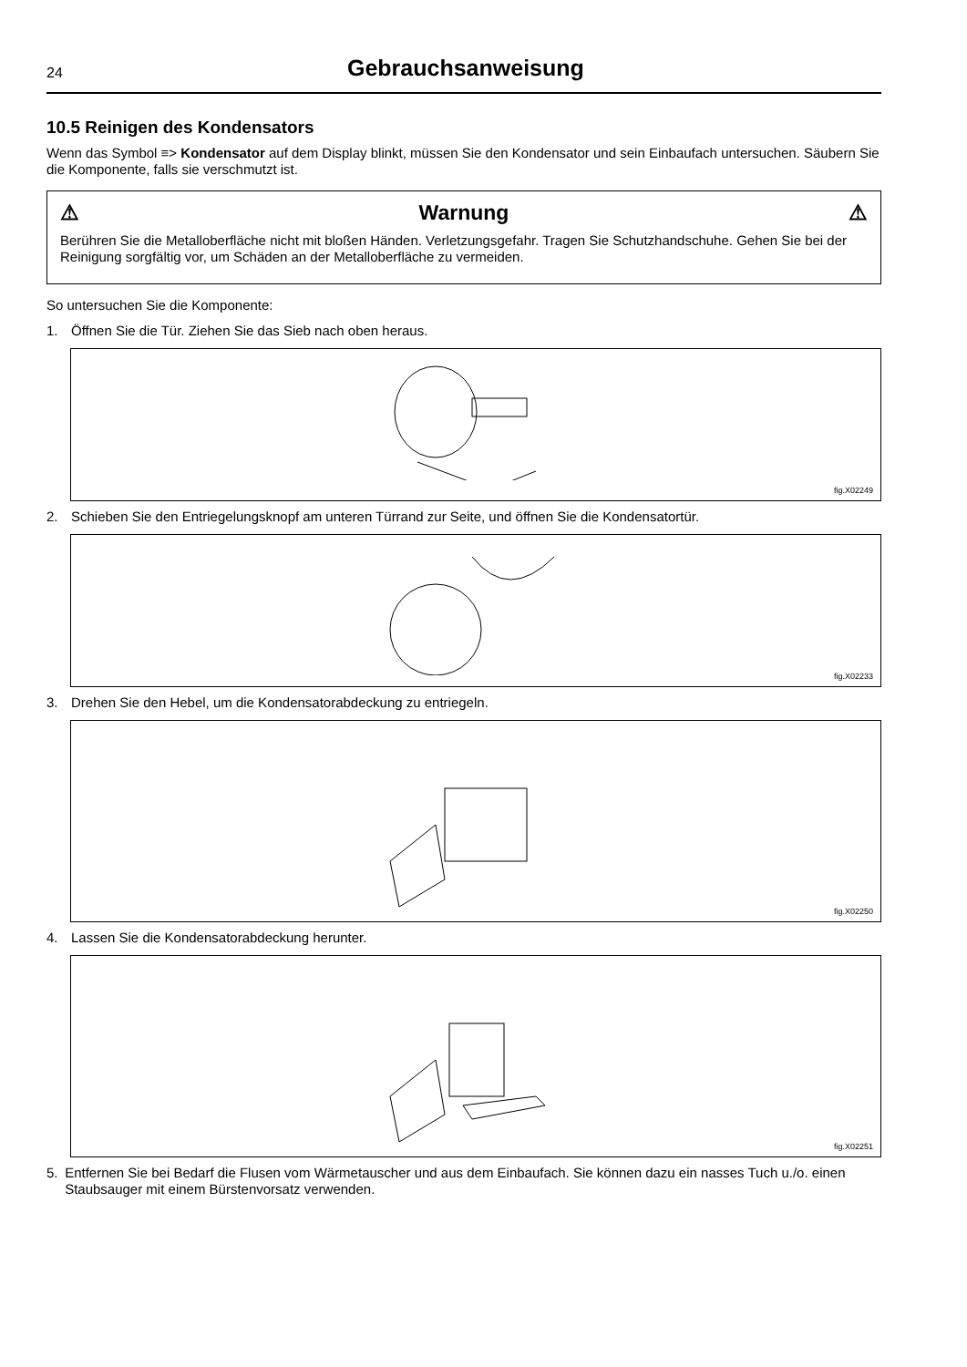24
Gebrauchsanweisung
10.5 Reinigen des Kondensators
Wenn das Symbol ≡> Kondensator auf dem Display blinkt, müssen Sie den Kondensator und sein Einbaufach untersuchen. Säubern Sie die Komponente, falls sie verschmutzt ist.
⚠ Warnung ⚠
Berühren Sie die Metalloberfläche nicht mit bloßen Händen. Verletzungsgefahr. Tragen Sie Schutzhandschuhe. Gehen Sie bei der Reinigung sorgfältig vor, um Schäden an der Metalloberfläche zu vermeiden.
So untersuchen Sie die Komponente:
1. Öffnen Sie die Tür. Ziehen Sie das Sieb nach oben heraus.
fig.X02249
2. Schieben Sie den Entriegelungsknopf am unteren Türrand zur Seite, und öffnen Sie die Kondensatortür.
fig.X02233
3. Drehen Sie den Hebel, um die Kondensatorabdeckung zu entriegeln.
fig.X02250
4. Lassen Sie die Kondensatorabdeckung herunter.
fig.X02251
5. Entfernen Sie bei Bedarf die Flusen vom Wärmetauscher und aus dem Einbaufach. Sie können dazu ein nasses Tuch u./o. einen Staubsauger mit einem Bürstenvorsatz verwenden.